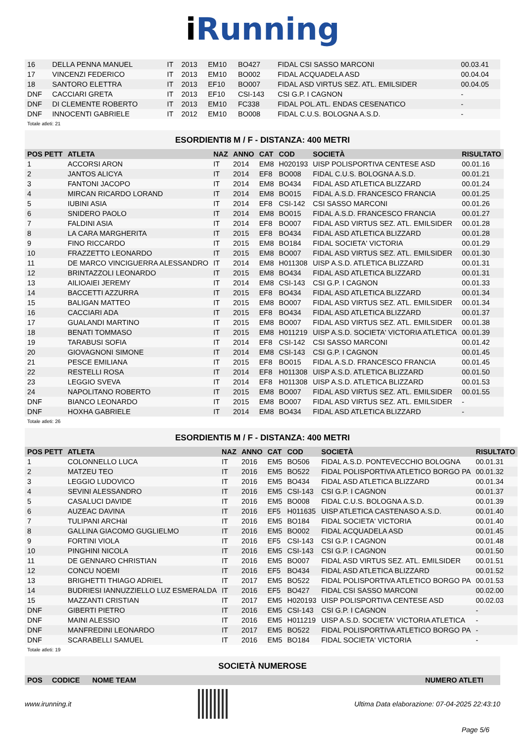i Running
| 16 | DELLA PENNA MANUEL | IT | 2013 | EM10 | BO427 | FIDAL CSI SASSO MARCONI | 00.03.41 |
| 17 | VINCENZI FEDERICO | IT | 2013 | EM10 | BO002 | FIDAL ACQUADELA ASD | 00.04.04 |
| 18 | SANTORO ELETTRA | IT | 2013 | EF10 | BO007 | FIDAL ASD VIRTUS SEZ. ATL. EMILSIDER | 00.04.05 |
| DNF | CACCIARI GRETA | IT | 2013 | EF10 | CSI-143 | CSI G.P. I CAGNON | - |
| DNF | DI CLEMENTE ROBERTO | IT | 2013 | EM10 | FC338 | FIDAL POL.ATL. ENDAS CESENATICO | - |
| DNF | INNOCENTI GABRIELE | IT | 2012 | EM10 | BO008 | FIDAL C.U.S. BOLOGNA A.S.D. | - |
Totale atleti: 21
ESORDIENTI8 M / F - DISTANZA: 400 METRI
| POS PETT | ATLETA | NAZ | ANNO | CAT | COD | SOCIETÀ | RISULTATO |
| --- | --- | --- | --- | --- | --- | --- | --- |
| 1 | ACCORSI ARON | IT | 2014 | EM8 | H020193 | UISP POLISPORTIVA CENTESE ASD | 00.01.16 |
| 2 | JANTOS ALICYA | IT | 2014 | EF8 | BO008 | FIDAL C.U.S. BOLOGNA A.S.D. | 00.01.21 |
| 3 | FANTONI JACOPO | IT | 2014 | EM8 | BO434 | FIDAL ASD ATLETICA BLIZZARD | 00.01.24 |
| 4 | MIRCAN RICARDO LORAND | IT | 2014 | EM8 | BO015 | FIDAL A.S.D. FRANCESCO FRANCIA | 00.01.25 |
| 5 | IUBINI ASIA | IT | 2014 | EF8 | CSI-142 | CSI SASSO MARCONI | 00.01.26 |
| 6 | SNIDERO PAOLO | IT | 2014 | EM8 | BO015 | FIDAL A.S.D. FRANCESCO FRANCIA | 00.01.27 |
| 7 | FALDINI ASIA | IT | 2014 | EF8 | BO007 | FIDAL ASD VIRTUS SEZ. ATL. EMILSIDER | 00.01.28 |
| 8 | LA CARA MARGHERITA | IT | 2015 | EF8 | BO434 | FIDAL ASD ATLETICA BLIZZARD | 00.01.28 |
| 9 | FINO RICCARDO | IT | 2015 | EM8 | BO184 | FIDAL SOCIETA' VICTORIA | 00.01.29 |
| 10 | FRAZZETTO LEONARDO | IT | 2015 | EM8 | BO007 | FIDAL ASD VIRTUS SEZ. ATL. EMILSIDER | 00.01.30 |
| 11 | DE MARCO VINCIGUERRA ALESSANDRO | IT | 2014 | EM8 | H011308 | UISP A.S.D. ATLETICA BLIZZARD | 00.01.31 |
| 12 | BRINTAZZOLI LEONARDO | IT | 2015 | EM8 | BO434 | FIDAL ASD ATLETICA BLIZZARD | 00.01.31 |
| 13 | AILIOAIEI JEREMY | IT | 2014 | EM8 | CSI-143 | CSI G.P. I CAGNON | 00.01.33 |
| 14 | BACCETTI AZZURRA | IT | 2015 | EF8 | BO434 | FIDAL ASD ATLETICA BLIZZARD | 00.01.34 |
| 15 | BALIGAN MATTEO | IT | 2015 | EM8 | BO007 | FIDAL ASD VIRTUS SEZ. ATL. EMILSIDER | 00.01.34 |
| 16 | CACCIARI ADA | IT | 2015 | EF8 | BO434 | FIDAL ASD ATLETICA BLIZZARD | 00.01.37 |
| 17 | GUALANDI MARTINO | IT | 2015 | EM8 | BO007 | FIDAL ASD VIRTUS SEZ. ATL. EMILSIDER | 00.01.38 |
| 18 | BENATI TOMMASO | IT | 2015 | EM8 | H011219 | UISP A.S.D. SOCIETA' VICTORIA ATLETICA | 00.01.39 |
| 19 | TARABUSI SOFIA | IT | 2014 | EF8 | CSI-142 | CSI SASSO MARCONI | 00.01.42 |
| 20 | GIOVAGNONI SIMONE | IT | 2014 | EM8 | CSI-143 | CSI G.P. I CAGNON | 00.01.45 |
| 21 | PESCE EMILIANA | IT | 2015 | EF8 | BO015 | FIDAL A.S.D. FRANCESCO FRANCIA | 00.01.45 |
| 22 | RESTELLI ROSA | IT | 2014 | EF8 | H011308 | UISP A.S.D. ATLETICA BLIZZARD | 00.01.50 |
| 23 | LEGGIO SVEVA | IT | 2014 | EF8 | H011308 | UISP A.S.D. ATLETICA BLIZZARD | 00.01.53 |
| 24 | NAPOLITANO ROBERTO | IT | 2015 | EM8 | BO007 | FIDAL ASD VIRTUS SEZ. ATL. EMILSIDER | 00.01.55 |
| DNF | BIANCO LEONARDO | IT | 2015 | EM8 | BO007 | FIDAL ASD VIRTUS SEZ. ATL. EMILSIDER | - |
| DNF | HOXHA GABRIELE | IT | 2014 | EM8 | BO434 | FIDAL ASD ATLETICA BLIZZARD | - |
Totale atleti: 26
ESORDIENTI5 M / F - DISTANZA: 400 METRI
| POS PETT | ATLETA | NAZ | ANNO | CAT | COD | SOCIETÀ | RISULTATO |
| --- | --- | --- | --- | --- | --- | --- | --- |
| 1 | COLONNELLO LUCA | IT | 2016 | EM5 | BO506 | FIDAL A.S.D. PONTEVECCHIO BOLOGNA | 00.01.31 |
| 2 | MATZEU TEO | IT | 2016 | EM5 | BO522 | FIDAL POLISPORTIVA ATLETICO BORGO PA | 00.01.32 |
| 3 | LEGGIO LUDOVICO | IT | 2016 | EM5 | BO434 | FIDAL ASD ATLETICA BLIZZARD | 00.01.34 |
| 4 | SEVINI ALESSANDRO | IT | 2016 | EM5 | CSI-143 | CSI G.P. I CAGNON | 00.01.37 |
| 5 | CASALUCI DAVIDE | IT | 2016 | EM5 | BO008 | FIDAL C.U.S. BOLOGNA A.S.D. | 00.01.39 |
| 6 | AUZEAC DAVINA | IT | 2016 | EF5 | H011635 | UISP ATLETICA CASTENASO A.S.D. | 00.01.40 |
| 7 | TULIPANI ARCHàI | IT | 2016 | EM5 | BO184 | FIDAL SOCIETA' VICTORIA | 00.01.40 |
| 8 | GALLINA GIACOMO GUGLIELMO | IT | 2016 | EM5 | BO002 | FIDAL ACQUADELA ASD | 00.01.45 |
| 9 | FORTINI VIOLA | IT | 2016 | EF5 | CSI-143 | CSI G.P. I CAGNON | 00.01.48 |
| 10 | PINGHINI NICOLA | IT | 2016 | EM5 | CSI-143 | CSI G.P. I CAGNON | 00.01.50 |
| 11 | DE GENNARO CHRISTIAN | IT | 2016 | EM5 | BO007 | FIDAL ASD VIRTUS SEZ. ATL. EMILSIDER | 00.01.51 |
| 12 | CONCU NOEMI | IT | 2016 | EF5 | BO434 | FIDAL ASD ATLETICA BLIZZARD | 00.01.52 |
| 13 | BRIGHETTI THIAGO ADRIEL | IT | 2017 | EM5 | BO522 | FIDAL POLISPORTIVA ATLETICO BORGO PA | 00.01.53 |
| 14 | BUDRIESI IANNUZZIELLO LUZ ESMERALDA | IT | 2016 | EF5 | BO427 | FIDAL CSI SASSO MARCONI | 00.02.00 |
| 15 | MAZZANTI CRISTIAN | IT | 2017 | EM5 | H020193 | UISP POLISPORTIVA CENTESE ASD | 00.02.03 |
| DNF | GIBERTI PIETRO | IT | 2016 | EM5 | CSI-143 | CSI G.P. I CAGNON | - |
| DNF | MAINI ALESSIO | IT | 2016 | EM5 | H011219 | UISP A.S.D. SOCIETA' VICTORIA ATLETICA | - |
| DNF | MANFREDINI LEONARDO | IT | 2017 | EM5 | BO522 | FIDAL POLISPORTIVA ATLETICO BORGO PA | - |
| DNF | SCARABELLI SAMUEL | IT | 2016 | EM5 | BO184 | FIDAL SOCIETA' VICTORIA | - |
Totale atleti: 19
SOCIETÀ NUMEROSE
| POS | CODICE | NOME TEAM | NUMERO ATLETI |
| --- | --- | --- | --- |
www.irunning.it
Ultima Data elaborazione: 07-04-2025 22:43:10
Page 5/6